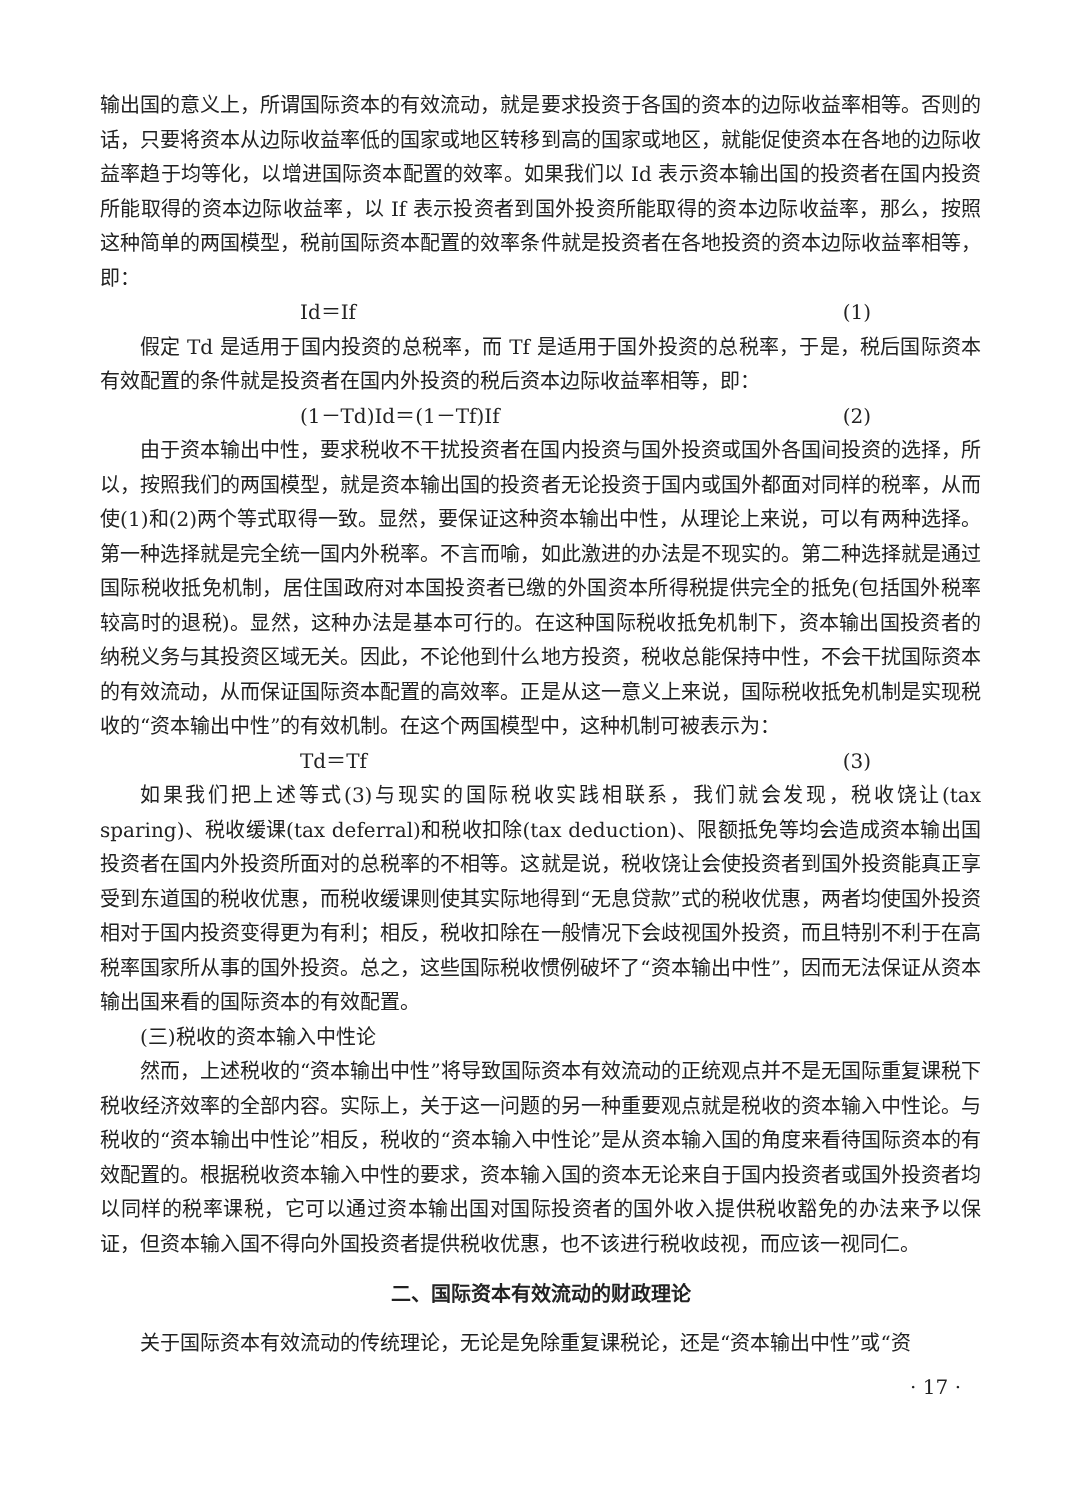输出国的意义上，所谓国际资本的有效流动，就是要求投资于各国的资本的边际收益率相等。否则的话，只要将资本从边际收益率低的国家或地区转移到高的国家或地区，就能促使资本在各地的边际收益率趋于均等化，以增进国际资本配置的效率。如果我们以 Id 表示资本输出国的投资者在国内投资所能取得的资本边际收益率，以 If 表示投资者到国外投资所能取得的资本边际收益率，那么，按照这种简单的两国模型，税前国际资本配置的效率条件就是投资者在各地投资的资本边际收益率相等，即：
Id＝If (1)
假定 Td 是适用于国内投资的总税率，而 Tf 是适用于国外投资的总税率，于是，税后国际资本有效配置的条件就是投资者在国内外投资的税后资本边际收益率相等，即：
(1－Td)Id＝(1－Tf)If (2)
由于资本输出中性，要求税收不干扰投资者在国内投资与国外投资或国外各国间投资的选择，所以，按照我们的两国模型，就是资本输出国的投资者无论投资于国内或国外都面对同样的税率，从而使(1)和(2)两个等式取得一致。显然，要保证这种资本输出中性，从理论上来说，可以有两种选择。第一种选择就是完全统一国内外税率。不言而喻，如此激进的办法是不现实的。第二种选择就是通过国际税收抵免机制，居住国政府对本国投资者已缴的外国资本所得税提供完全的抵免(包括国外税率较高时的退税)。显然，这种办法是基本可行的。在这种国际税收抵免机制下，资本输出国投资者的纳税义务与其投资区域无关。因此，不论他到什么地方投资，税收总能保持中性，不会干扰国际资本的有效流动，从而保证国际资本配置的高效率。正是从这一意义上来说，国际税收抵免机制是实现税收的“资本输出中性”的有效机制。在这个两国模型中，这种机制可被表示为：
Td＝Tf (3)
如果我们把上述等式(3)与现实的国际税收实践相联系，我们就会发现，税收饶让(tax sparing)、税收缓课(tax deferral)和税收扣除(tax deduction)、限额抵免等均会造成资本输出国投资者在国内外投资所面对的总税率的不相等。这就是说，税收饶让会使投资者到国外投资能真正享受到东道国的税收优惠，而税收缓课则使其实际地得到“无息贷款”式的税收优惠，两者均使国外投资相对于国内投资变得更为有利；相反，税收扣除在一般情况下会歧视国外投资，而且特别不利于在高税率国家所从事的国外投资。总之，这些国际税收惯例破坏了“资本输出中性”，因而无法保证从资本输出国来看的国际资本的有效配置。
(三)税收的资本输入中性论
然而，上述税收的“资本输出中性”将导致国际资本有效流动的正统观点并不是无国际重复课税下税收经济效率的全部内容。实际上，关于这一问题的另一种重要观点就是税收的资本输入中性论。与税收的“资本输出中性论”相反，税收的“资本输入中性论”是从资本输入国的角度来看待国际资本的有效配置的。根据税收资本输入中性的要求，资本输入国的资本无论来自于国内投资者或国外投资者均以同样的税率课税，它可以通过资本输出国对国际投资者的国外收入提供税收豁免的办法来予以保证，但资本输入国不得向外国投资者提供税收优惠，也不该进行税收歧视，而应该一视同仁。
二、国际资本有效流动的财政理论
关于国际资本有效流动的传统理论，无论是免除重复课税论，还是“资本输出中性”或“资
· 17 ·